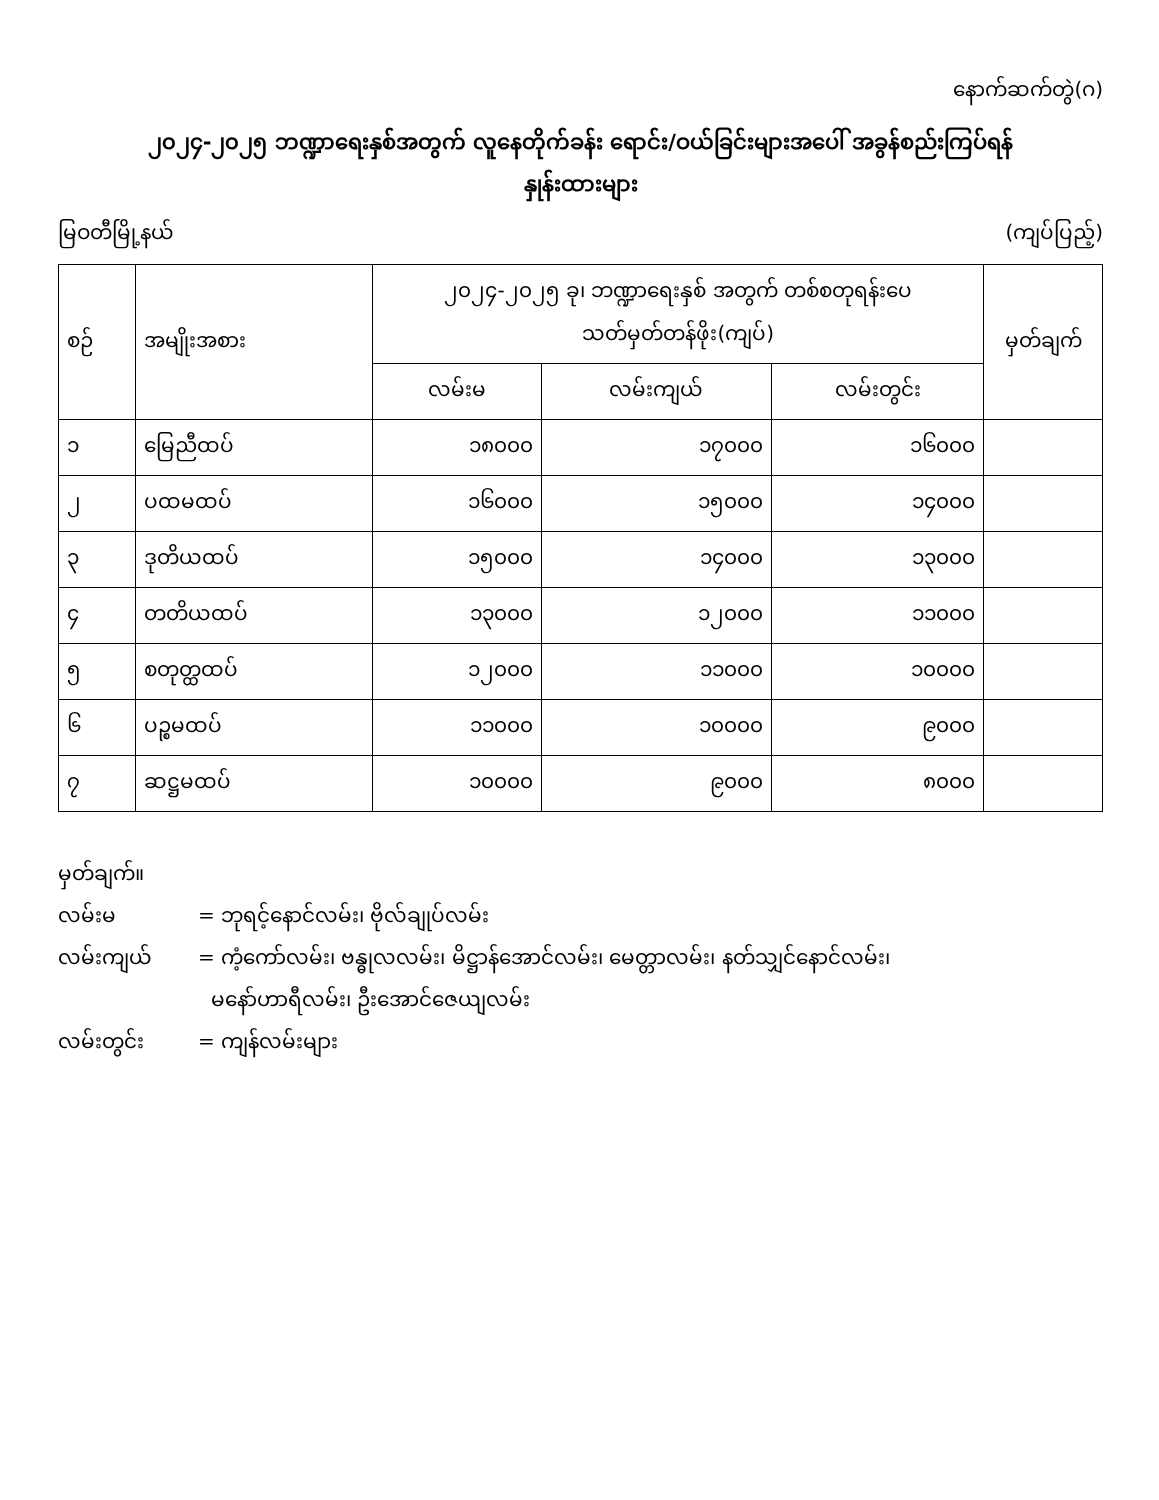နောက်ဆက်တွဲ(ဂ)
၂၀၂၄-၂၀၂၅ ဘဏ္ဍာရေးနှစ်အတွက် လူနေတိုက်ခန်း ရောင်း/ဝယ်ခြင်းများအပေါ် အခွန်စည်းကြပ်ရန်
နှုန်းထားများ
မြဝတီမြို့နယ် (ကျပ်ပြည့်)
| စဉ် | အမျိုးအစား | ၂၀၂၄-၂၀၂၅ ခု၊ ဘဏ္ဍာရေးနှစ် အတွက် တစ်စတုရန်းပေ သတ်မှတ်တန်ဖိုး(ကျပ်) | | | မှတ်ချက် |
| --- | --- | --- | --- | --- | --- |
| | | လမ်းမ | လမ်းကျယ် | လမ်းတွင်း | |
| ၁ | မြေညီထပ် | ၁၈၀၀၀ | ၁၇၀၀၀ | ၁၆၀၀၀ | |
| ၂ | ပထမထပ် | ၁၆၀၀၀ | ၁၅၀၀၀ | ၁၄၀၀၀ | |
| ၃ | ဒုတိယထပ် | ၁၅၀၀၀ | ၁၄၀၀၀ | ၁၃၀၀၀ | |
| ၄ | တတိယထပ် | ၁၃၀၀၀ | ၁၂၀၀၀ | ၁၁၀၀၀ | |
| ၅ | စတုတ္ထထပ် | ၁၂၀၀၀ | ၁၁၀၀၀ | ၁၀၀၀၀ | |
| ၆ | ပဉ္စမထပ် | ၁၁၀၀၀ | ၁၀၀၀၀ | ၉၀၀၀ | |
| ၇ | ဆဋ္ဌမထပ် | ၁၀၀၀၀ | ၉၀၀၀ | ၈၀၀၀ | |
မှတ်ချက်။
လမ်းမ = ဘုရင့်နောင်လမ်း၊ ဗိုလ်ချုပ်လမ်း
လမ်းကျယ် = ကံ့ကော်လမ်း၊ ဗန္ဓုလလမ်း၊ မိဋ္ဌာန်အောင်လမ်း၊ မေတ္တာလမ်း၊ နတ်သျှင်နောင်လမ်း၊
မနော်ဟာရီလမ်း၊ ဦးအောင်ဇေယျလမ်း
လမ်းတွင်း = ကျန်လမ်းများ